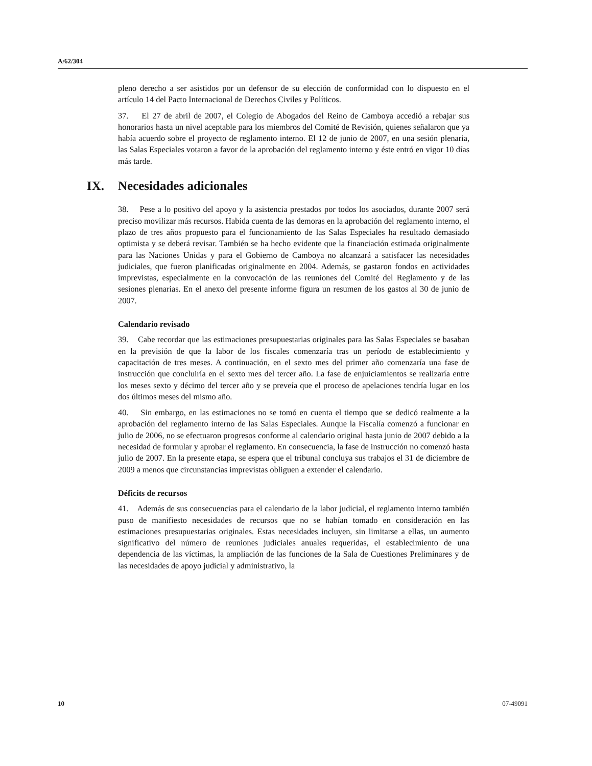A/62/304
pleno derecho a ser asistidos por un defensor de su elección de conformidad con lo dispuesto en el artículo 14 del Pacto Internacional de Derechos Civiles y Políticos.
37. El 27 de abril de 2007, el Colegio de Abogados del Reino de Camboya accedió a rebajar sus honorarios hasta un nivel aceptable para los miembros del Comité de Revisión, quienes señalaron que ya había acuerdo sobre el proyecto de reglamento interno. El 12 de junio de 2007, en una sesión plenaria, las Salas Especiales votaron a favor de la aprobación del reglamento interno y éste entró en vigor 10 días más tarde.
IX. Necesidades adicionales
38. Pese a lo positivo del apoyo y la asistencia prestados por todos los asociados, durante 2007 será preciso movilizar más recursos. Habida cuenta de las demoras en la aprobación del reglamento interno, el plazo de tres años propuesto para el funcionamiento de las Salas Especiales ha resultado demasiado optimista y se deberá revisar. También se ha hecho evidente que la financiación estimada originalmente para las Naciones Unidas y para el Gobierno de Camboya no alcanzará a satisfacer las necesidades judiciales, que fueron planificadas originalmente en 2004. Además, se gastaron fondos en actividades imprevistas, especialmente en la convocación de las reuniones del Comité del Reglamento y de las sesiones plenarias. En el anexo del presente informe figura un resumen de los gastos al 30 de junio de 2007.
Calendario revisado
39. Cabe recordar que las estimaciones presupuestarias originales para las Salas Especiales se basaban en la previsión de que la labor de los fiscales comenzaría tras un período de establecimiento y capacitación de tres meses. A continuación, en el sexto mes del primer año comenzaría una fase de instrucción que concluiría en el sexto mes del tercer año. La fase de enjuiciamientos se realizaría entre los meses sexto y décimo del tercer año y se preveía que el proceso de apelaciones tendría lugar en los dos últimos meses del mismo año.
40. Sin embargo, en las estimaciones no se tomó en cuenta el tiempo que se dedicó realmente a la aprobación del reglamento interno de las Salas Especiales. Aunque la Fiscalía comenzó a funcionar en julio de 2006, no se efectuaron progresos conforme al calendario original hasta junio de 2007 debido a la necesidad de formular y aprobar el reglamento. En consecuencia, la fase de instrucción no comenzó hasta julio de 2007. En la presente etapa, se espera que el tribunal concluya sus trabajos el 31 de diciembre de 2009 a menos que circunstancias imprevistas obliguen a extender el calendario.
Déficits de recursos
41. Además de sus consecuencias para el calendario de la labor judicial, el reglamento interno también puso de manifiesto necesidades de recursos que no se habían tomado en consideración en las estimaciones presupuestarias originales. Estas necesidades incluyen, sin limitarse a ellas, un aumento significativo del número de reuniones judiciales anuales requeridas, el establecimiento de una dependencia de las víctimas, la ampliación de las funciones de la Sala de Cuestiones Preliminares y de las necesidades de apoyo judicial y administrativo, la
10 07-49091